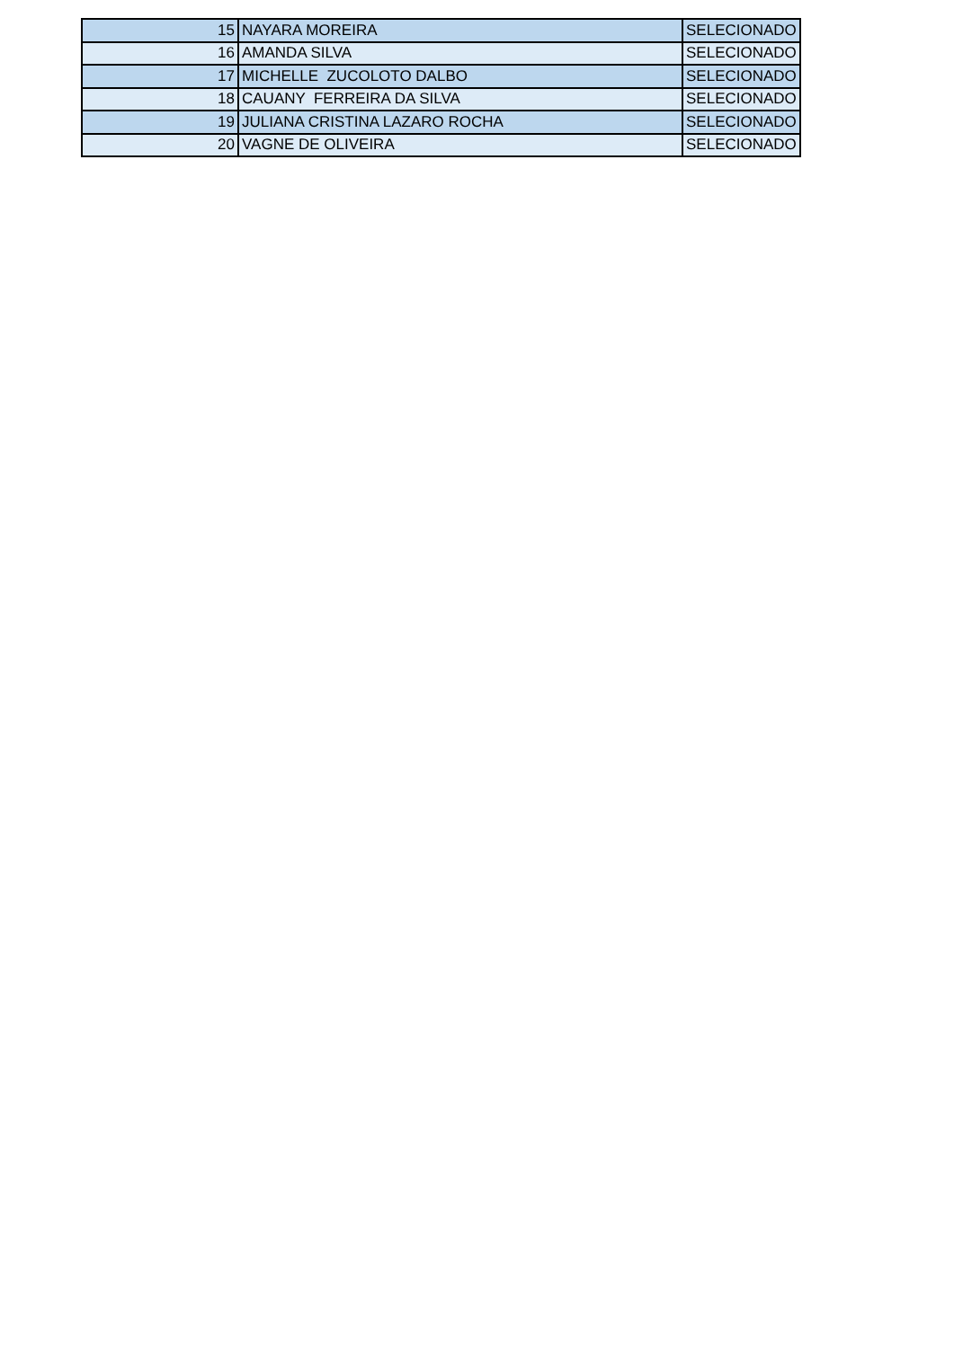| 15 | NAYARA MOREIRA | SELECIONADO |
| 16 | AMANDA SILVA | SELECIONADO |
| 17 | MICHELLE ZUCOLOTO DALBO | SELECIONADO |
| 18 | CAUANY FERREIRA DA SILVA | SELECIONADO |
| 19 | JULIANA CRISTINA LAZARO ROCHA | SELECIONADO |
| 20 | VAGNE DE OLIVEIRA | SELECIONADO |